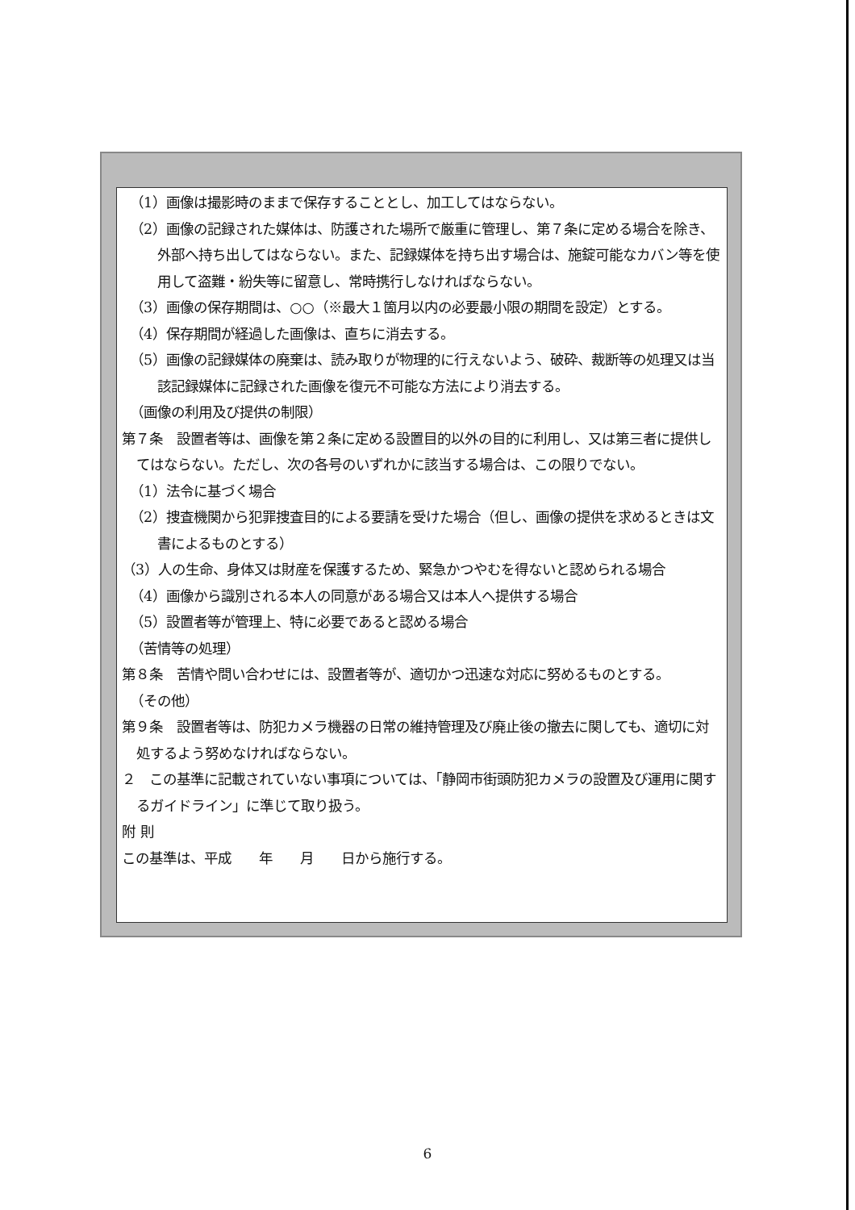（1）画像は撮影時のままで保存することとし、加工してはならない。
（2）画像の記録された媒体は、防護された場所で厳重に管理し、第７条に定める場合を除き、外部へ持ち出してはならない。また、記録媒体を持ち出す場合は、施錠可能なカバン等を使用して盗難・紛失等に留意し、常時携行しなければならない。
（3）画像の保存期間は、○○（※最大１箇月以内の必要最小限の期間を設定）とする。
（4）保存期間が経過した画像は、直ちに消去する。
（5）画像の記録媒体の廃棄は、読み取りが物理的に行えないよう、破砕、裁断等の処理又は当該記録媒体に記録された画像を復元不可能な方法により消去する。
（画像の利用及び提供の制限）
第７条　設置者等は、画像を第２条に定める設置目的以外の目的に利用し、又は第三者に提供してはならない。ただし、次の各号のいずれかに該当する場合は、この限りでない。
（1）法令に基づく場合
（2）捜査機関から犯罪捜査目的による要請を受けた場合（但し、画像の提供を求めるときは文書によるものとする）
（3）人の生命、身体又は財産を保護するため、緊急かつやむを得ないと認められる場合
（4）画像から識別される本人の同意がある場合又は本人へ提供する場合
（5）設置者等が管理上、特に必要であると認める場合
（苦情等の処理）
第８条　苦情や問い合わせには、設置者等が、適切かつ迅速な対応に努めるものとする。
（その他）
第９条　設置者等は、防犯カメラ機器の日常の維持管理及び廃止後の撤去に関しても、適切に対処するよう努めなければならない。
２　この基準に記載されていない事項については、「静岡市街頭防犯カメラの設置及び運用に関するガイドライン」に準じて取り扱う。
附 則
この基準は、平成　　年　　月　　日から施行する。
6